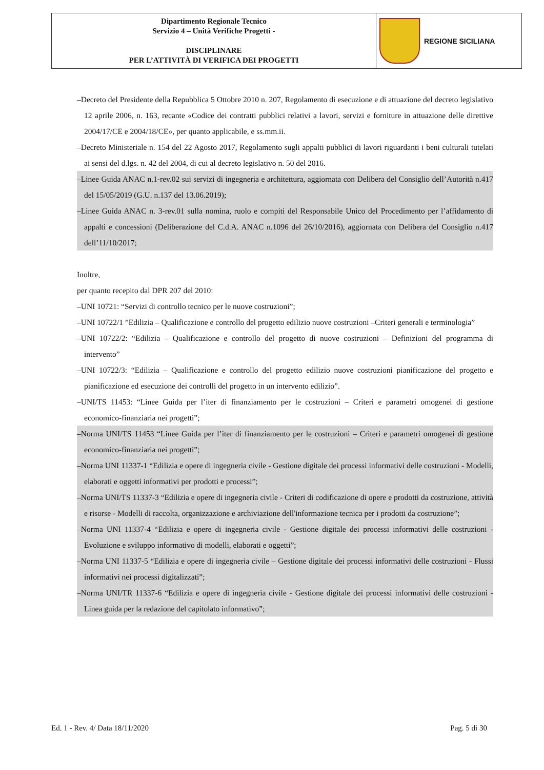| Dipartimento Regionale Tecnico Servizio 4 – Unità Verifiche Progetti - DISCIPLINARE PER L’ATTIVITÀ DI VERIFICA DEI PROGETTI | REGIONE SICILIANA |
–Decreto del Presidente della Repubblica 5 Ottobre 2010 n. 207, Regolamento di esecuzione e di attuazione del decreto legislativo 12 aprile 2006, n. 163, recante «Codice dei contratti pubblici relativi a lavori, servizi e forniture in attuazione delle direttive 2004/17/CE e 2004/18/CE», per quanto applicabile, e ss.mm.ii.
–Decreto Ministeriale n. 154 del 22 Agosto 2017, Regolamento sugli appalti pubblici di lavori riguardanti i beni culturali tutelati ai sensi del d.lgs. n. 42 del 2004, di cui al decreto legislativo n. 50 del 2016.
–Linee Guida ANAC n.1-rev.02 sui servizi di ingegneria e architettura, aggiornata con Delibera del Consiglio dell’Autorità n.417 del 15/05/2019 (G.U. n.137 del 13.06.2019);
–Linee Guida ANAC n. 3-rev.01 sulla nomina, ruolo e compiti del Responsabile Unico del Procedimento per l’affidamento di appalti e concessioni (Deliberazione del C.d.A. ANAC n.1096 del 26/10/2016), aggiornata con Delibera del Consiglio n.417 dell’11/10/2017;
Inoltre,
per quanto recepito dal DPR 207 del 2010:
–UNI 10721: “Servizi di controllo tecnico per le nuove costruzioni”;
–UNI 10722/1 ”Edilizia – Qualificazione e controllo del progetto edilizio nuove costruzioni –Criteri generali e terminologia”
–UNI 10722/2: “Edilizia – Qualificazione e controllo del progetto di nuove costruzioni – Definizioni del programma di intervento”
–UNI 10722/3: “Edilizia – Qualificazione e controllo del progetto edilizio nuove costruzioni pianificazione del progetto e pianificazione ed esecuzione dei controlli del progetto in un intervento edilizio”.
–UNI/TS 11453: “Linee Guida per l’iter di finanziamento per le costruzioni – Criteri e parametri omogenei di gestione economico-finanziaria nei progetti”;
–Norma UNI/TS 11453 “Linee Guida per l’iter di finanziamento per le costruzioni – Criteri e parametri omogenei di gestione economico-finanziaria nei progetti”;
–Norma UNI 11337-1 “Edilizia e opere di ingegneria civile - Gestione digitale dei processi informativi delle costruzioni - Modelli, elaborati e oggetti informativi per prodotti e processi”;
–Norma UNI/TS 11337-3 “Edilizia e opere di ingegneria civile - Criteri di codificazione di opere e prodotti da costruzione, attività e risorse - Modelli di raccolta, organizzazione e archiviazione dell'informazione tecnica per i prodotti da costruzione”;
–Norma UNI 11337-4 “Edilizia e opere di ingegneria civile - Gestione digitale dei processi informativi delle costruzioni - Evoluzione e sviluppo informativo di modelli, elaborati e oggetti”;
–Norma UNI 11337-5 “Edilizia e opere di ingegneria civile – Gestione digitale dei processi informativi delle costruzioni - Flussi informativi nei processi digitalizzati”;
–Norma UNI/TR 11337-6 “Edilizia e opere di ingegneria civile - Gestione digitale dei processi informativi delle costruzioni - Linea guida per la redazione del capitolato informativo”;
Ed. 1 - Rev. 4/ Data 18/11/2020 Pag. 5 di 30